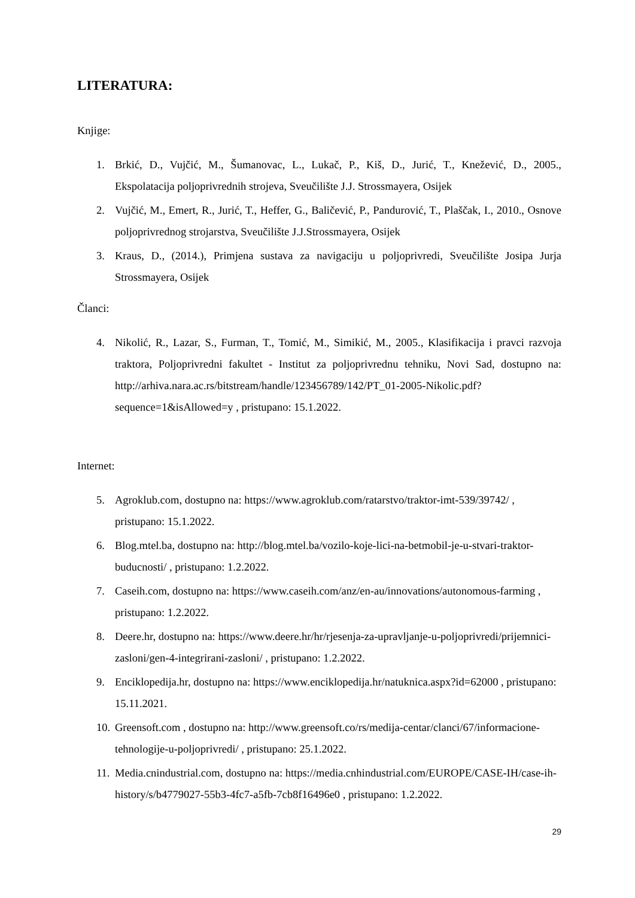LITERATURA:
Knjige:
1. Brkić, D., Vujčić, M., Šumanovac, L., Lukač, P., Kiš, D., Jurić, T., Knežević, D., 2005., Ekspolatacija poljoprivrednih strojeva, Sveučilište J.J. Strossmayera, Osijek
2. Vujčić, M., Emert, R., Jurić, T., Heffer, G., Baličević, P., Pandurović, T., Plaščak, I., 2010., Osnove poljoprivrednog strojarstva, Sveučilište J.J.Strossmayera, Osijek
3. Kraus, D., (2014.), Primjena sustava za navigaciju u poljoprivredi, Sveučilište Josipa Jurja Strossmayera, Osijek
Članci:
4. Nikolić, R., Lazar, S., Furman, T., Tomić, M., Simikić, M., 2005., Klasifikacija i pravci razvoja traktora, Poljoprivredni fakultet - Institut za poljoprivrednu tehniku, Novi Sad, dostupno na: http://arhiva.nara.ac.rs/bitstream/handle/123456789/142/PT_01-2005-Nikolic.pdf?sequence=1&isAllowed=y , pristupano: 15.1.2022.
Internet:
5. Agroklub.com, dostupno na: https://www.agroklub.com/ratarstvo/traktor-imt-539/39742/ , pristupano: 15.1.2022.
6. Blog.mtel.ba, dostupno na: http://blog.mtel.ba/vozilo-koje-lici-na-betmobil-je-u-stvari-traktor-buducnosti/ , pristupano: 1.2.2022.
7. Caseih.com, dostupno na: https://www.caseih.com/anz/en-au/innovations/autonomous-farming , pristupano: 1.2.2022.
8. Deere.hr, dostupno na: https://www.deere.hr/hr/rjesenja-za-upravljanje-u-poljoprivredi/prijemnici-zasloni/gen-4-integrirani-zasloni/ , pristupano: 1.2.2022.
9. Enciklopedija.hr, dostupno na: https://www.enciklopedija.hr/natuknica.aspx?id=62000 , pristupano: 15.11.2021.
10. Greensoft.com , dostupno na: http://www.greensoft.co/rs/medija-centar/clanci/67/informacione-tehnologije-u-poljoprivredi/ , pristupano: 25.1.2022.
11. Media.cnindustrial.com, dostupno na: https://media.cnhindustrial.com/EUROPE/CASE-IH/case-ih-history/s/b4779027-55b3-4fc7-a5fb-7cb8f16496e0 , pristupano: 1.2.2022.
29